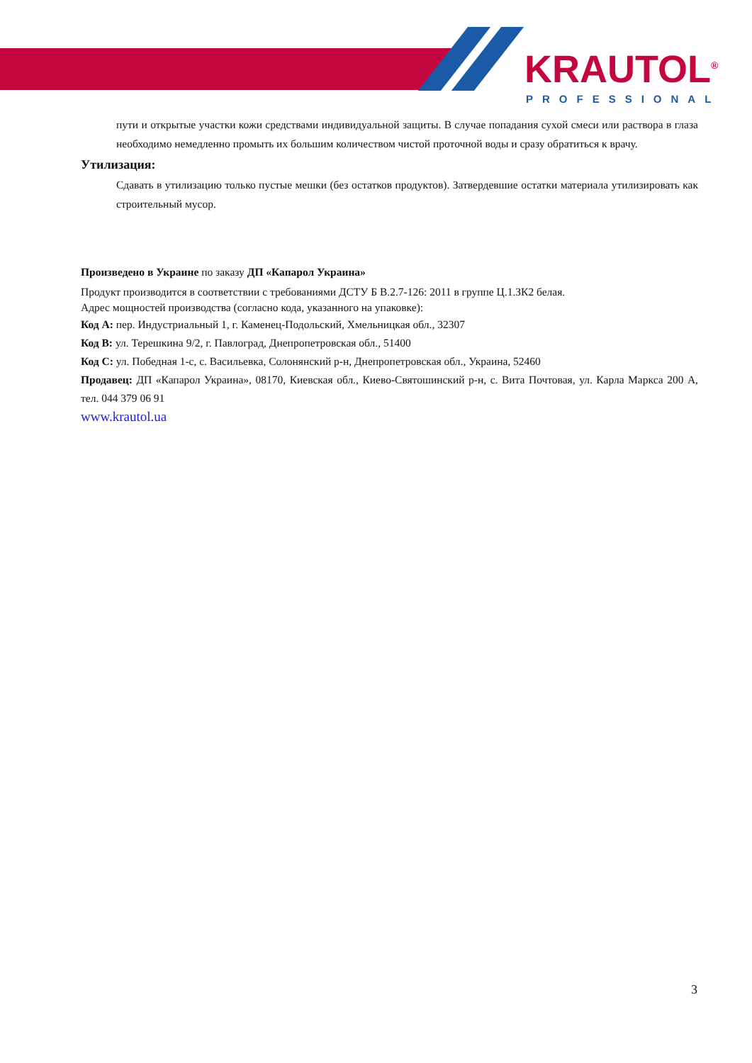KRAUTOL<sup>®</sup>
PROFESSIONAL
пути и открытые участки кожи средствами индивидуальной защиты. В случае попадания сухой смеси или раствора в глаза необходимо немедленно промыть их большим количеством чистой проточной воды и сразу обратиться к врачу.
Утилизация:
Сдавать в утилизацию только пустые мешки (без остатков продуктов). Затвердевшие остатки материала утилизировать как строительный мусор.
Произведено в Украине по заказу ДП «Капарол Украина»
Продукт производится в соответствии с требованиями ДСТУ Б В.2.7-126: 2011 в группе Ц.1.ЗК2 белая.
Адрес мощностей производства (согласно кода, указанного на упаковке):
Код А: пер. Индустриальный 1, г. Каменец-Подольский, Хмельницкая обл., 32307
Код B: ул. Терешкина 9/2, г. Павлоград, Днепропетровская обл., 51400
Код С: ул. Победная 1-с, с. Васильевка, Солонянский р-н, Днепропетровская обл., Украина, 52460
Продавец: ДП «Капарол Украина», 08170, Киевская обл., Киево-Святошинский р-н, с. Вита Почтовая, ул. Карла Маркса 200 А, тел. 044 379 06 91
www.krautol.ua
3